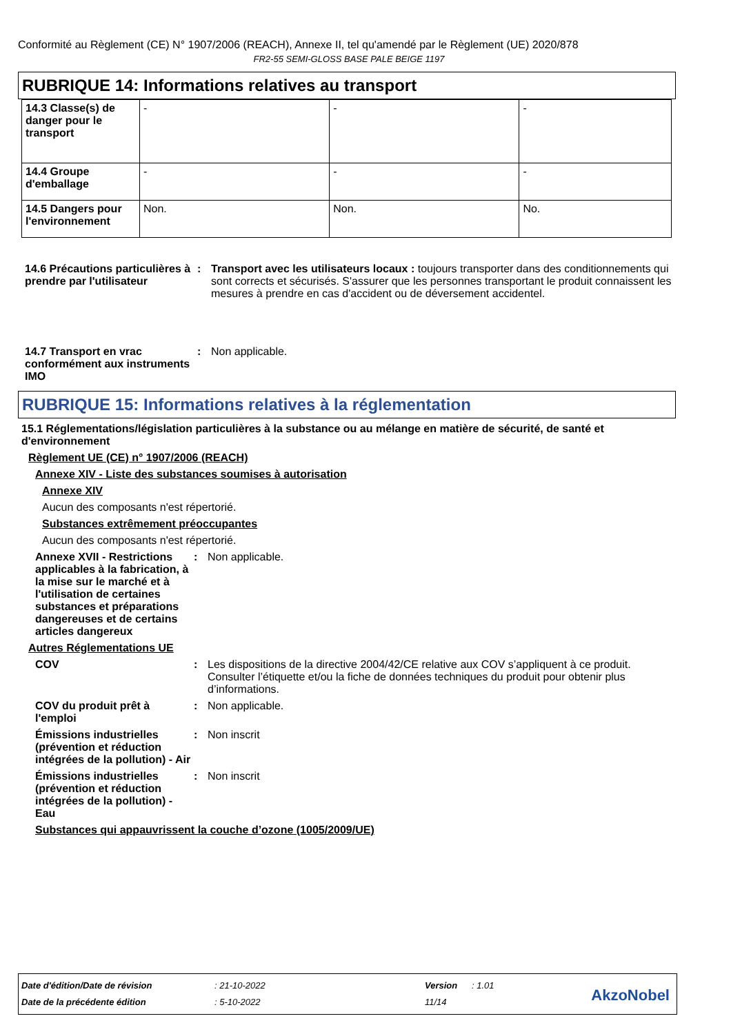Conformité au Règlement (CE) N° 1907/2006 (REACH), Annexe II, tel qu'amendé par le Règlement (UE) 2020/878
FR2-55 SEMI-GLOSS BASE PALE BEIGE 1197
RUBRIQUE 14: Informations relatives au transport
| 14.3 Classe(s) de danger pour le transport | - | - | - |
| 14.4 Groupe d'emballage | - | - | - |
| 14.5 Dangers pour l'environnement | Non. | Non. | No. |
14.6 Précautions particulières à prendre par l'utilisateur
: Transport avec les utilisateurs locaux : toujours transporter dans des conditionnements qui sont corrects et sécurisés. S'assurer que les personnes transportant le produit connaissent les mesures à prendre en cas d'accident ou de déversement accidentel.
14.7 Transport en vrac conformément aux instruments IMO
: Non applicable.
RUBRIQUE 15: Informations relatives à la réglementation
15.1 Réglementations/législation particulières à la substance ou au mélange en matière de sécurité, de santé et d'environnement
Règlement UE (CE) n° 1907/2006 (REACH)
Annexe XIV - Liste des substances soumises à autorisation
Annexe XIV
Aucun des composants n'est répertorié.
Substances extrêmement préoccupantes
Aucun des composants n'est répertorié.
Annexe XVII - Restrictions applicables à la fabrication, à la mise sur le marché et à l'utilisation de certaines substances et préparations dangereuses et de certains articles dangereux
: Non applicable.
Autres Réglementations UE
COV : Les dispositions de la directive 2004/42/CE relative aux COV s’appliquent à ce produit. Consulter l’étiquette et/ou la fiche de données techniques du produit pour obtenir plus d’informations.
COV du produit prêt à l'emploi
: Non applicable.
Émissions industrielles (prévention et réduction intégrées de la pollution) - Air
: Non inscrit
Émissions industrielles (prévention et réduction intégrées de la pollution) - Eau
: Non inscrit
Substances qui appauvrissent la couche d’ozone (1005/2009/UE)
| Date d'édition/Date de révision | : 21-10-2022 | Version | : 1.01 |
| Date de la précédente édition | : 5-10-2022 | 11/14 | |
AkzoNobel